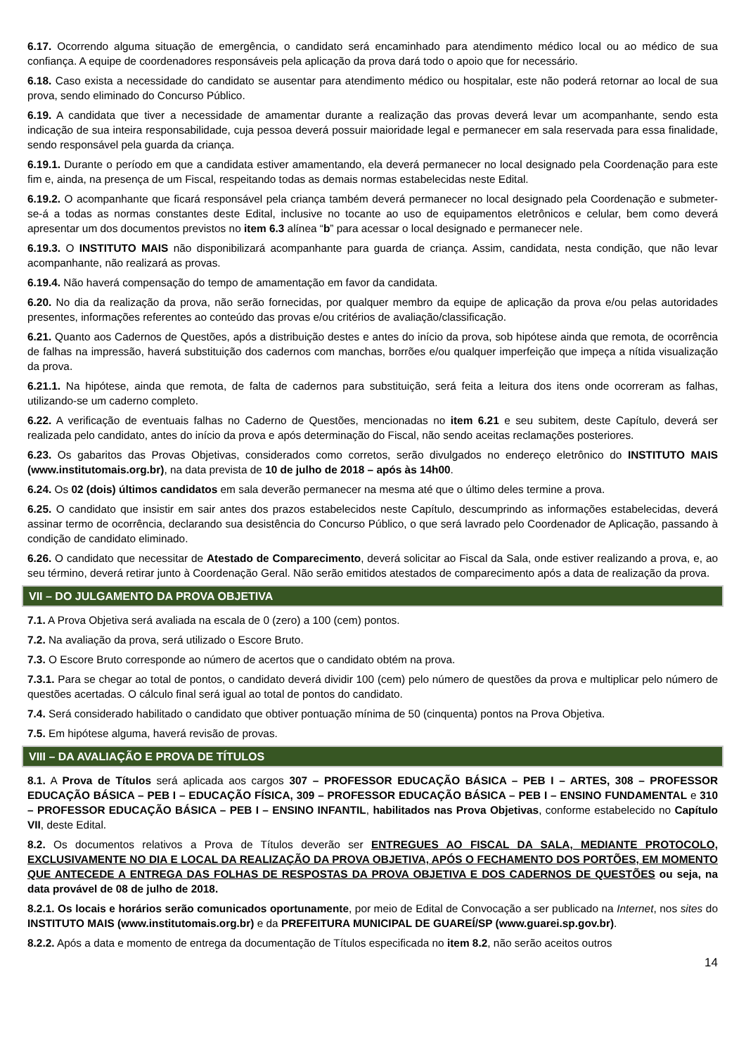6.17. Ocorrendo alguma situação de emergência, o candidato será encaminhado para atendimento médico local ou ao médico de sua confiança. A equipe de coordenadores responsáveis pela aplicação da prova dará todo o apoio que for necessário.
6.18. Caso exista a necessidade do candidato se ausentar para atendimento médico ou hospitalar, este não poderá retornar ao local de sua prova, sendo eliminado do Concurso Público.
6.19. A candidata que tiver a necessidade de amamentar durante a realização das provas deverá levar um acompanhante, sendo esta indicação de sua inteira responsabilidade, cuja pessoa deverá possuir maioridade legal e permanecer em sala reservada para essa finalidade, sendo responsável pela guarda da criança.
6.19.1. Durante o período em que a candidata estiver amamentando, ela deverá permanecer no local designado pela Coordenação para este fim e, ainda, na presença de um Fiscal, respeitando todas as demais normas estabelecidas neste Edital.
6.19.2. O acompanhante que ficará responsável pela criança também deverá permanecer no local designado pela Coordenação e submeter-se-á a todas as normas constantes deste Edital, inclusive no tocante ao uso de equipamentos eletrônicos e celular, bem como deverá apresentar um dos documentos previstos no item 6.3 alínea “b” para acessar o local designado e permanecer nele.
6.19.3. O INSTITUTO MAIS não disponibilizará acompanhante para guarda de criança. Assim, candidata, nesta condição, que não levar acompanhante, não realizará as provas.
6.19.4. Não haverá compensação do tempo de amamentação em favor da candidata.
6.20. No dia da realização da prova, não serão fornecidas, por qualquer membro da equipe de aplicação da prova e/ou pelas autoridades presentes, informações referentes ao conteúdo das provas e/ou critérios de avaliação/classificação.
6.21. Quanto aos Cadernos de Questões, após a distribuição destes e antes do início da prova, sob hipótese ainda que remota, de ocorrência de falhas na impressão, haverá substituição dos cadernos com manchas, borrões e/ou qualquer imperfeição que impeça a nítida visualização da prova.
6.21.1. Na hipótese, ainda que remota, de falta de cadernos para substituição, será feita a leitura dos itens onde ocorreram as falhas, utilizando-se um caderno completo.
6.22. A verificação de eventuais falhas no Caderno de Questões, mencionadas no item 6.21 e seu subitem, deste Capítulo, deverá ser realizada pelo candidato, antes do início da prova e após determinação do Fiscal, não sendo aceitas reclamações posteriores.
6.23. Os gabaritos das Provas Objetivas, considerados como corretos, serão divulgados no endereço eletrônico do INSTITUTO MAIS (www.institutomais.org.br), na data prevista de 10 de julho de 2018 – após às 14h00.
6.24. Os 02 (dois) últimos candidatos em sala deverão permanecer na mesma até que o último deles termine a prova.
6.25. O candidato que insistir em sair antes dos prazos estabelecidos neste Capítulo, descumprindo as informações estabelecidas, deverá assinar termo de ocorrência, declarando sua desistência do Concurso Público, o que será lavrado pelo Coordenador de Aplicação, passando à condição de candidato eliminado.
6.26. O candidato que necessitar de Atestado de Comparecimento, deverá solicitar ao Fiscal da Sala, onde estiver realizando a prova, e, ao seu término, deverá retirar junto à Coordenação Geral. Não serão emitidos atestados de comparecimento após a data de realização da prova.
VII – DO JULGAMENTO DA PROVA OBJETIVA
7.1. A Prova Objetiva será avaliada na escala de 0 (zero) a 100 (cem) pontos.
7.2. Na avaliação da prova, será utilizado o Escore Bruto.
7.3. O Escore Bruto corresponde ao número de acertos que o candidato obtém na prova.
7.3.1. Para se chegar ao total de pontos, o candidato deverá dividir 100 (cem) pelo número de questões da prova e multiplicar pelo número de questões acertadas. O cálculo final será igual ao total de pontos do candidato.
7.4. Será considerado habilitado o candidato que obtiver pontuação mínima de 50 (cinquenta) pontos na Prova Objetiva.
7.5. Em hipótese alguma, haverá revisão de provas.
VIII – DA AVALIAÇÃO E PROVA DE TÍTULOS
8.1. A Prova de Títulos será aplicada aos cargos 307 – PROFESSOR EDUCAÇÃO BÁSICA – PEB I – ARTES, 308 – PROFESSOR EDUCAÇÃO BÁSICA – PEB I – EDUCAÇÃO FÍSICA, 309 – PROFESSOR EDUCAÇÃO BÁSICA – PEB I – ENSINO FUNDAMENTAL e 310 – PROFESSOR EDUCAÇÃO BÁSICA – PEB I – ENSINO INFANTIL, habilitados nas Prova Objetivas, conforme estabelecido no Capítulo VII, deste Edital.
8.2. Os documentos relativos a Prova de Títulos deverão ser ENTREGUES AO FISCAL DA SALA, MEDIANTE PROTOCOLO, EXCLUSIVAMENTE NO DIA E LOCAL DA REALIZAÇÃO DA PROVA OBJETIVA, APÓS O FECHAMENTO DOS PORTÕES, EM MOMENTO QUE ANTECEDE A ENTREGA DAS FOLHAS DE RESPOSTAS DA PROVA OBJETIVA E DOS CADERNOS DE QUESTÕES ou seja, na data provável de 08 de julho de 2018.
8.2.1. Os locais e horários serão comunicados oportunamente, por meio de Edital de Convocação a ser publicado na Internet, nos sites do INSTITUTO MAIS (www.institutomais.org.br) e da PREFEITURA MUNICIPAL DE GUAREÍ/SP (www.guarei.sp.gov.br).
8.2.2. Após a data e momento de entrega da documentação de Títulos especificada no item 8.2, não serão aceitos outros
14